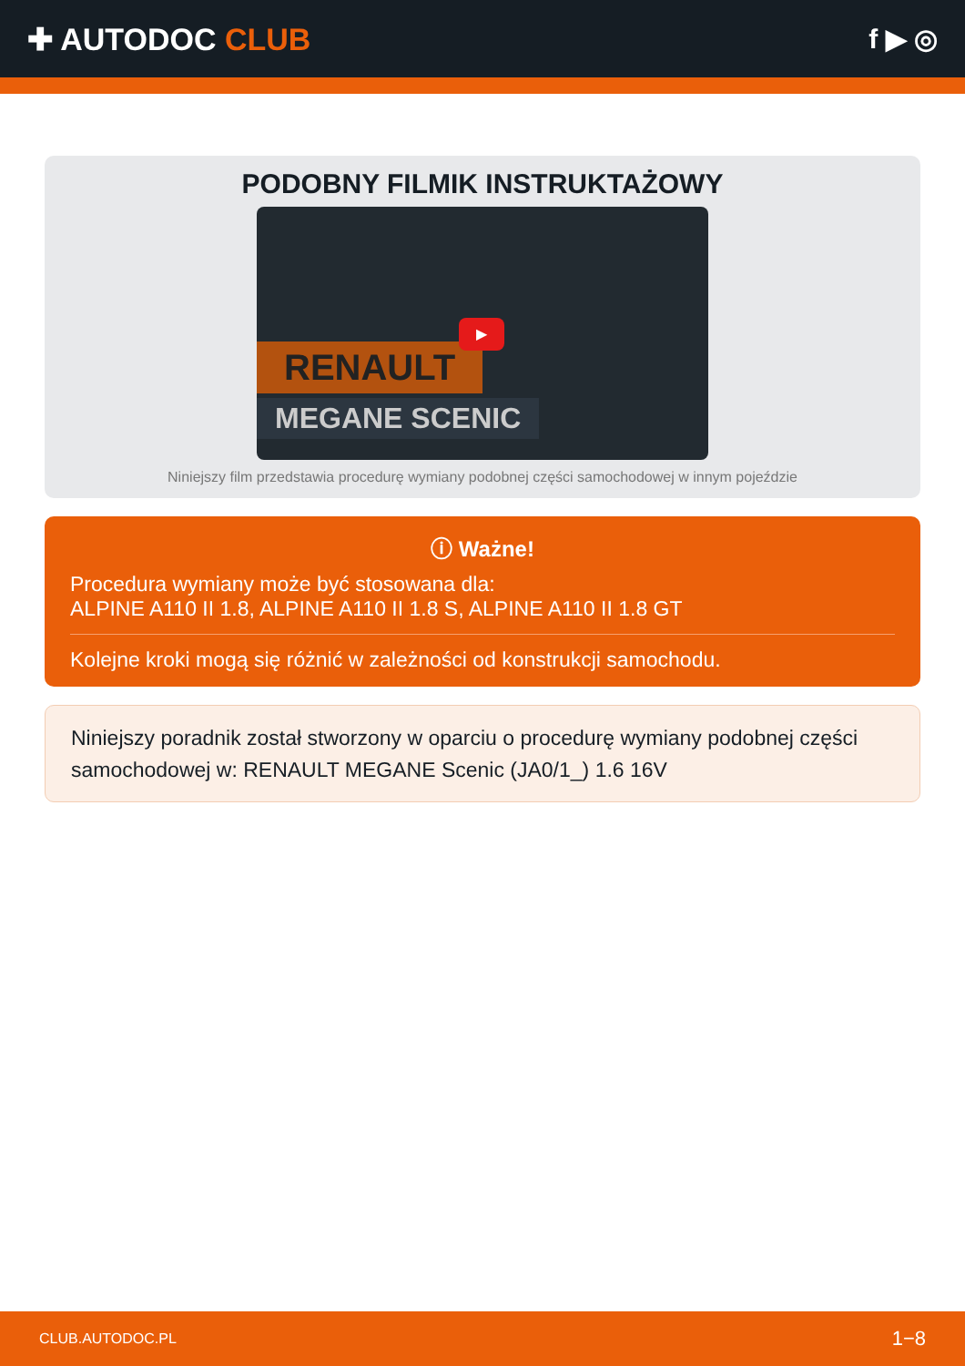✚ AUTODOC CLUB f ▶ ◎
PODOBNY FILMIK INSTRUKTAŻOWY
RENAULT
MEGANE SCENIC
▶
Niniejszy film przedstawia procedurę wymiany podobnej części samochodowej w innym pojeździe
ⓘ Ważne!
Procedura wymiany może być stosowana dla:
ALPINE A110 II 1.8, ALPINE A110 II 1.8 S, ALPINE A110 II 1.8 GT
Kolejne kroki mogą się różnić w zależności od konstrukcji samochodu.
Niniejszy poradnik został stworzony w oparciu o procedurę wymiany podobnej części samochodowej w: RENAULT MEGANE Scenic (JA0/1_) 1.6 16V
CLUB.AUTODOC.PL 1−8